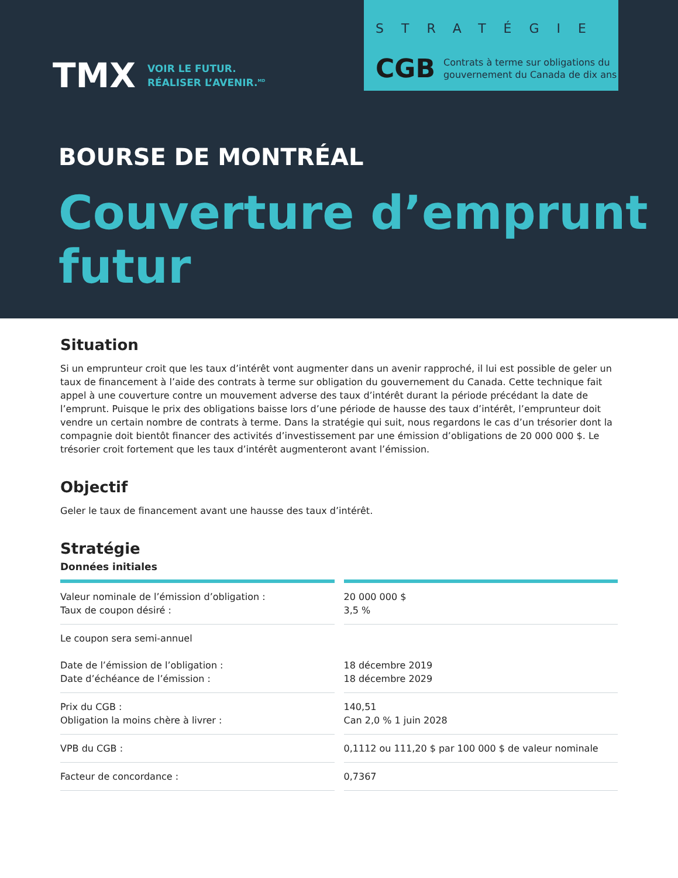TMX
VOIR LE FUTUR.
RÉALISER L’AVENIR.<sup>MD</sup>
STRATÉGIE
CGB Contrats à terme sur obligations du
gouvernement du Canada de dix ans
BOURSE DE MONTRÉAL
Couverture d’emprunt
futur
Situation
Si un emprunteur croit que les taux d’intérêt vont augmenter dans un avenir rapproché, il lui est possible de geler un taux de financement à l’aide des contrats à terme sur obligation du gouvernement du Canada. Cette technique fait appel à une couverture contre un mouvement adverse des taux d’intérêt durant la période précédant la date de l’emprunt. Puisque le prix des obligations baisse lors d’une période de hausse des taux d’intérêt, l’emprunteur doit vendre un certain nombre de contrats à terme. Dans la stratégie qui suit, nous regardons le cas d’un trésorier dont la compagnie doit bientôt financer des activités d’investissement par une émission d’obligations de 20 000 000 $. Le trésorier croit fortement que les taux d’intérêt augmenteront avant l’émission.
Objectif
Geler le taux de financement avant une hausse des taux d’intérêt.
Stratégie
Données initiales
| Valeur nominale de l’émission d’obligation : Taux de coupon désiré : | 20 000 000 $ 3,5 % |
| Le coupon sera semi-annuel Date de l’émission de l’obligation : Date d’échéance de l’émission : | 18 décembre 2019 18 décembre 2029 |
| Prix du CGB : Obligation la moins chère à livrer : | 140,51 Can 2,0 % 1 juin 2028 |
| VPB du CGB : | 0,1112 ou 111,20 $ par 100 000 $ de valeur nominale |
| Facteur de concordance : | 0,7367 |